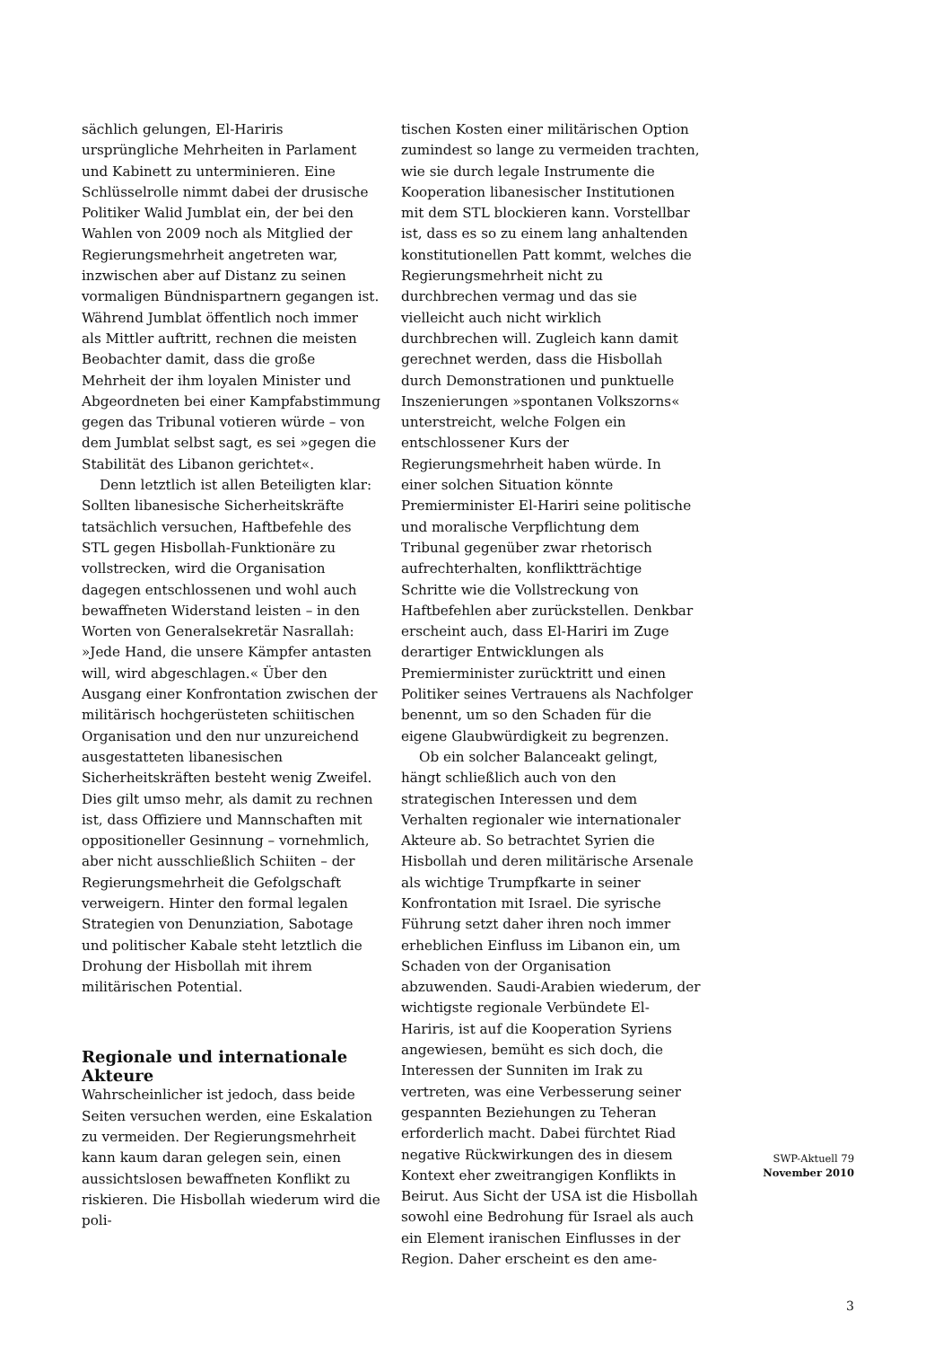sächlich gelungen, El-Hariris ursprüngliche Mehrheiten in Parlament und Kabinett zu unterminieren. Eine Schlüsselrolle nimmt dabei der drusische Politiker Walid Jumblat ein, der bei den Wahlen von 2009 noch als Mitglied der Regierungsmehrheit angetreten war, inzwischen aber auf Distanz zu seinen vormaligen Bündnispartnern gegangen ist. Während Jumblat öffentlich noch immer als Mittler auftritt, rechnen die meisten Beobachter damit, dass die große Mehrheit der ihm loyalen Minister und Abgeordneten bei einer Kampfabstimmung gegen das Tribunal votieren würde – von dem Jumblat selbst sagt, es sei »gegen die Stabilität des Libanon gerichtet«.
Denn letztlich ist allen Beteiligten klar: Sollten libanesische Sicherheitskräfte tatsächlich versuchen, Haftbefehle des STL gegen Hisbollah-Funktionäre zu vollstrecken, wird die Organisation dagegen entschlossenen und wohl auch bewaffneten Widerstand leisten – in den Worten von Generalsekretär Nasrallah: »Jede Hand, die unsere Kämpfer antasten will, wird abgeschlagen.« Über den Ausgang einer Konfrontation zwischen der militärisch hochgerüsteten schiitischen Organisation und den nur unzureichend ausgestatteten libanesischen Sicherheitskräften besteht wenig Zweifel. Dies gilt umso mehr, als damit zu rechnen ist, dass Offiziere und Mannschaften mit oppositioneller Gesinnung – vornehmlich, aber nicht ausschließlich Schiiten – der Regierungsmehrheit die Gefolgschaft verweigern. Hinter den formal legalen Strategien von Denunziation, Sabotage und politischer Kabale steht letztlich die Drohung der Hisbollah mit ihrem militärischen Potential.
Regionale und internationale Akteure
Wahrscheinlicher ist jedoch, dass beide Seiten versuchen werden, eine Eskalation zu vermeiden. Der Regierungsmehrheit kann kaum daran gelegen sein, einen aussichtslosen bewaffneten Konflikt zu riskieren. Die Hisbollah wiederum wird die poli-
tischen Kosten einer militärischen Option zumindest so lange zu vermeiden trachten, wie sie durch legale Instrumente die Kooperation libanesischer Institutionen mit dem STL blockieren kann. Vorstellbar ist, dass es so zu einem lang anhaltenden konstitutionellen Patt kommt, welches die Regierungsmehrheit nicht zu durchbrechen vermag und das sie vielleicht auch nicht wirklich durchbrechen will. Zugleich kann damit gerechnet werden, dass die Hisbollah durch Demonstrationen und punktuelle Inszenierungen »spontanen Volkszorns« unterstreicht, welche Folgen ein entschlossener Kurs der Regierungsmehrheit haben würde. In einer solchen Situation könnte Premierminister El-Hariri seine politische und moralische Verpflichtung dem Tribunal gegenüber zwar rhetorisch aufrechterhalten, konfliktträchtige Schritte wie die Vollstreckung von Haftbefehlen aber zurückstellen. Denkbar erscheint auch, dass El-Hariri im Zuge derartiger Entwicklungen als Premierminister zurücktritt und einen Politiker seines Vertrauens als Nachfolger benennt, um so den Schaden für die eigene Glaubwürdigkeit zu begrenzen.
Ob ein solcher Balanceakt gelingt, hängt schließlich auch von den strategischen Interessen und dem Verhalten regionaler wie internationaler Akteure ab. So betrachtet Syrien die Hisbollah und deren militärische Arsenale als wichtige Trumpfkarte in seiner Konfrontation mit Israel. Die syrische Führung setzt daher ihren noch immer erheblichen Einfluss im Libanon ein, um Schaden von der Organisation abzuwenden. Saudi-Arabien wiederum, der wichtigste regionale Verbündete El-Hariris, ist auf die Kooperation Syriens angewiesen, bemüht es sich doch, die Interessen der Sunniten im Irak zu vertreten, was eine Verbesserung seiner gespannten Beziehungen zu Teheran erforderlich macht. Dabei fürchtet Riad negative Rückwirkungen des in diesem Kontext eher zweitrangigen Konflikts in Beirut. Aus Sicht der USA ist die Hisbollah sowohl eine Bedrohung für Israel als auch ein Element iranischen Einflusses in der Region. Daher erscheint es den ame-
SWP-Aktuell 79
November 2010
3